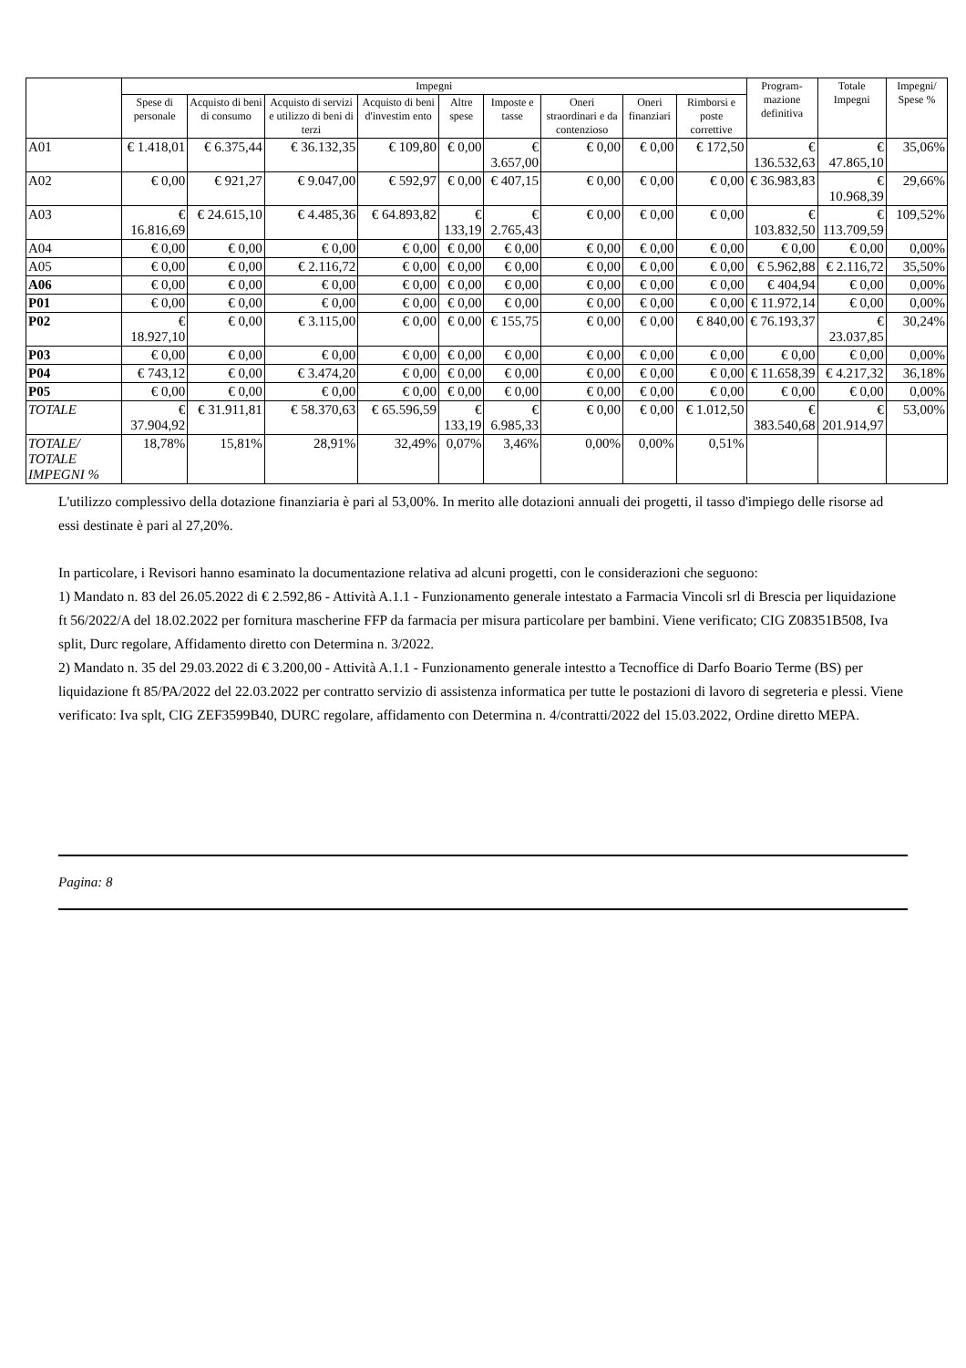| | Impegni | | | | | | | | | Program- mazione definitiva | Totale Impegni | Impegni/ Spese % |
| --- | --- | --- | --- | --- | --- | --- | --- | --- | --- | --- | --- | --- |
| | Spese di personale | Acquisto di beni di consumo | Acquisto di servizi e utilizzo di beni di terzi | Acquisto di beni d'investim ento | Altre spese | Imposte e tasse | Oneri straordinari e da contenzioso | Oneri finanziari | Rimborsi e poste correttive | | | |
| A01 | € 1.418,01 | € 6.375,44 | € 36.132,35 | € 109,80 | € 0,00 | € 3.657,00 | € 0,00 | € 0,00 | € 172,50 | € 136.532,63 | € 47.865,10 | 35,06% |
| A02 | € 0,00 | € 921,27 | € 9.047,00 | € 592,97 | € 0,00 | € 407,15 | € 0,00 | € 0,00 | € 0,00 | € 36.983,83 | € 10.968,39 | 29,66% |
| A03 | € 16.816,69 | € 24.615,10 | € 4.485,36 | € 64.893,82 | € 133,19 | € 2.765,43 | € 0,00 | € 0,00 | € 0,00 | € 103.832,50 | € 113.709,59 | 109,52% |
| A04 | € 0,00 | € 0,00 | € 0,00 | € 0,00 | € 0,00 | € 0,00 | € 0,00 | € 0,00 | € 0,00 | € 0,00 | € 0,00 | 0,00% |
| A05 | € 0,00 | € 0,00 | € 2.116,72 | € 0,00 | € 0,00 | € 0,00 | € 0,00 | € 0,00 | € 0,00 | € 5.962,88 | € 2.116,72 | 35,50% |
| A06 | € 0,00 | € 0,00 | € 0,00 | € 0,00 | € 0,00 | € 0,00 | € 0,00 | € 0,00 | € 0,00 | € 404,94 | € 0,00 | 0,00% |
| P01 | € 0,00 | € 0,00 | € 0,00 | € 0,00 | € 0,00 | € 0,00 | € 0,00 | € 0,00 | € 0,00 | € 11.972,14 | € 0,00 | 0,00% |
| P02 | € 18.927,10 | € 0,00 | € 3.115,00 | € 0,00 | € 0,00 | € 155,75 | € 0,00 | € 0,00 | € 840,00 | € 76.193,37 | € 23.037,85 | 30,24% |
| P03 | € 0,00 | € 0,00 | € 0,00 | € 0,00 | € 0,00 | € 0,00 | € 0,00 | € 0,00 | € 0,00 | € 0,00 | € 0,00 | 0,00% |
| P04 | € 743,12 | € 0,00 | € 3.474,20 | € 0,00 | € 0,00 | € 0,00 | € 0,00 | € 0,00 | € 0,00 | € 11.658,39 | € 4.217,32 | 36,18% |
| P05 | € 0,00 | € 0,00 | € 0,00 | € 0,00 | € 0,00 | € 0,00 | € 0,00 | € 0,00 | € 0,00 | € 0,00 | € 0,00 | 0,00% |
| TOTALE | € 37.904,92 | € 31.911,81 | € 58.370,63 | € 65.596,59 | € 133,19 | € 6.985,33 | € 0,00 | € 0,00 | € 1.012,50 | € 383.540,68 | € 201.914,97 | 53,00% |
| TOTALE/ TOTALE IMPEGNI % | 18,78% | 15,81% | 28,91% | 32,49% | 0,07% | 3,46% | 0,00% | 0,00% | 0,51% | | | |
L'utilizzo complessivo della dotazione finanziaria è pari al 53,00%. In merito alle dotazioni annuali dei progetti, il tasso d'impiego delle risorse ad essi destinate è pari al 27,20%.
In particolare, i Revisori hanno esaminato la documentazione relativa ad alcuni progetti, con le considerazioni che seguono:
1) Mandato n. 83 del 26.05.2022 di € 2.592,86 - Attività A.1.1 - Funzionamento generale intestato a Farmacia Vincoli srl di Brescia per liquidazione ft 56/2022/A del 18.02.2022 per fornitura mascherine FFP da farmacia per misura particolare per bambini. Viene verificato; CIG Z08351B508, Iva split, Durc regolare, Affidamento diretto con Determina n. 3/2022.
2) Mandato n. 35 del 29.03.2022 di € 3.200,00 - Attività A.1.1 - Funzionamento generale intestto a Tecnoffice di Darfo Boario Terme (BS) per liquidazione ft 85/PA/2022 del 22.03.2022 per contratto servizio di assistenza informatica per tutte le postazioni di lavoro di segreteria e plessi. Viene verificato: Iva splt, CIG ZEF3599B40, DURC regolare, affidamento con Determina n. 4/contratti/2022 del 15.03.2022, Ordine diretto MEPA.
Pagina: 8